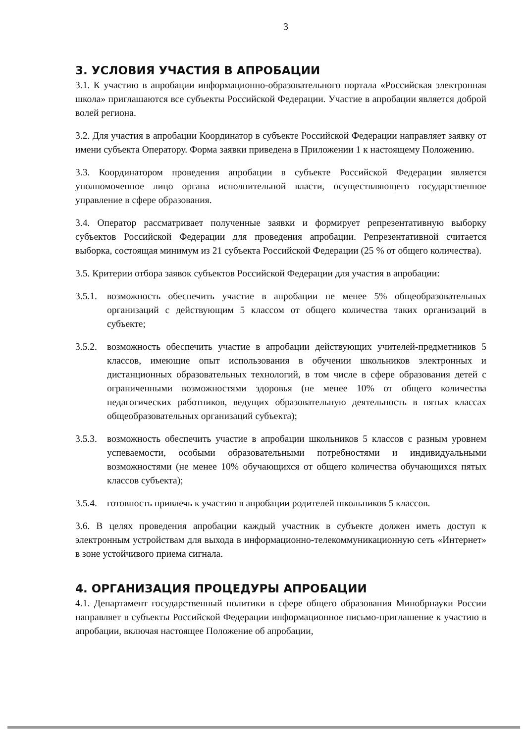3
3. УСЛОВИЯ УЧАСТИЯ В АПРОБАЦИИ
3.1. К участию в апробации информационно-образовательного портала «Российская электронная школа» приглашаются все субъекты Российской Федерации. Участие в апробации является доброй волей региона.
3.2. Для участия в апробации Координатор в субъекте Российской Федерации направляет заявку от имени субъекта Оператору. Форма заявки приведена в Приложении 1 к настоящему Положению.
3.3. Координатором проведения апробации в субъекте Российской Федерации является уполномоченное лицо органа исполнительной власти, осуществляющего государственное управление в сфере образования.
3.4. Оператор рассматривает полученные заявки и формирует репрезентативную выборку субъектов Российской Федерации для проведения апробации. Репрезентативной считается выборка, состоящая минимум из 21 субъекта Российской Федерации (25 % от общего количества).
3.5. Критерии отбора заявок субъектов Российской Федерации для участия в апробации:
3.5.1. возможность обеспечить участие в апробации не менее 5% общеобразовательных организаций с действующим 5 классом от общего количества таких организаций в субъекте;
3.5.2. возможность обеспечить участие в апробации действующих учителей-предметников 5 классов, имеющие опыт использования в обучении школьников электронных и дистанционных образовательных технологий, в том числе в сфере образования детей с ограниченными возможностями здоровья (не менее 10% от общего количества педагогических работников, ведущих образовательную деятельность в пятых классах общеобразовательных организаций субъекта);
3.5.3. возможность обеспечить участие в апробации школьников 5 классов с разным уровнем успеваемости, особыми образовательными потребностями и индивидуальными возможностями (не менее 10% обучающихся от общего количества обучающихся пятых классов субъекта);
3.5.4. готовность привлечь к участию в апробации родителей школьников 5 классов.
3.6. В целях проведения апробации каждый участник в субъекте должен иметь доступ к электронным устройствам для выхода в информационно-телекоммуникационную сеть «Интернет» в зоне устойчивого приема сигнала.
4. ОРГАНИЗАЦИЯ ПРОЦЕДУРЫ АПРОБАЦИИ
4.1. Департамент государственный политики в сфере общего образования Минобрнауки России направляет в субъекты Российской Федерации информационное письмо-приглашение к участию в апробации, включая настоящее Положение об апробации,